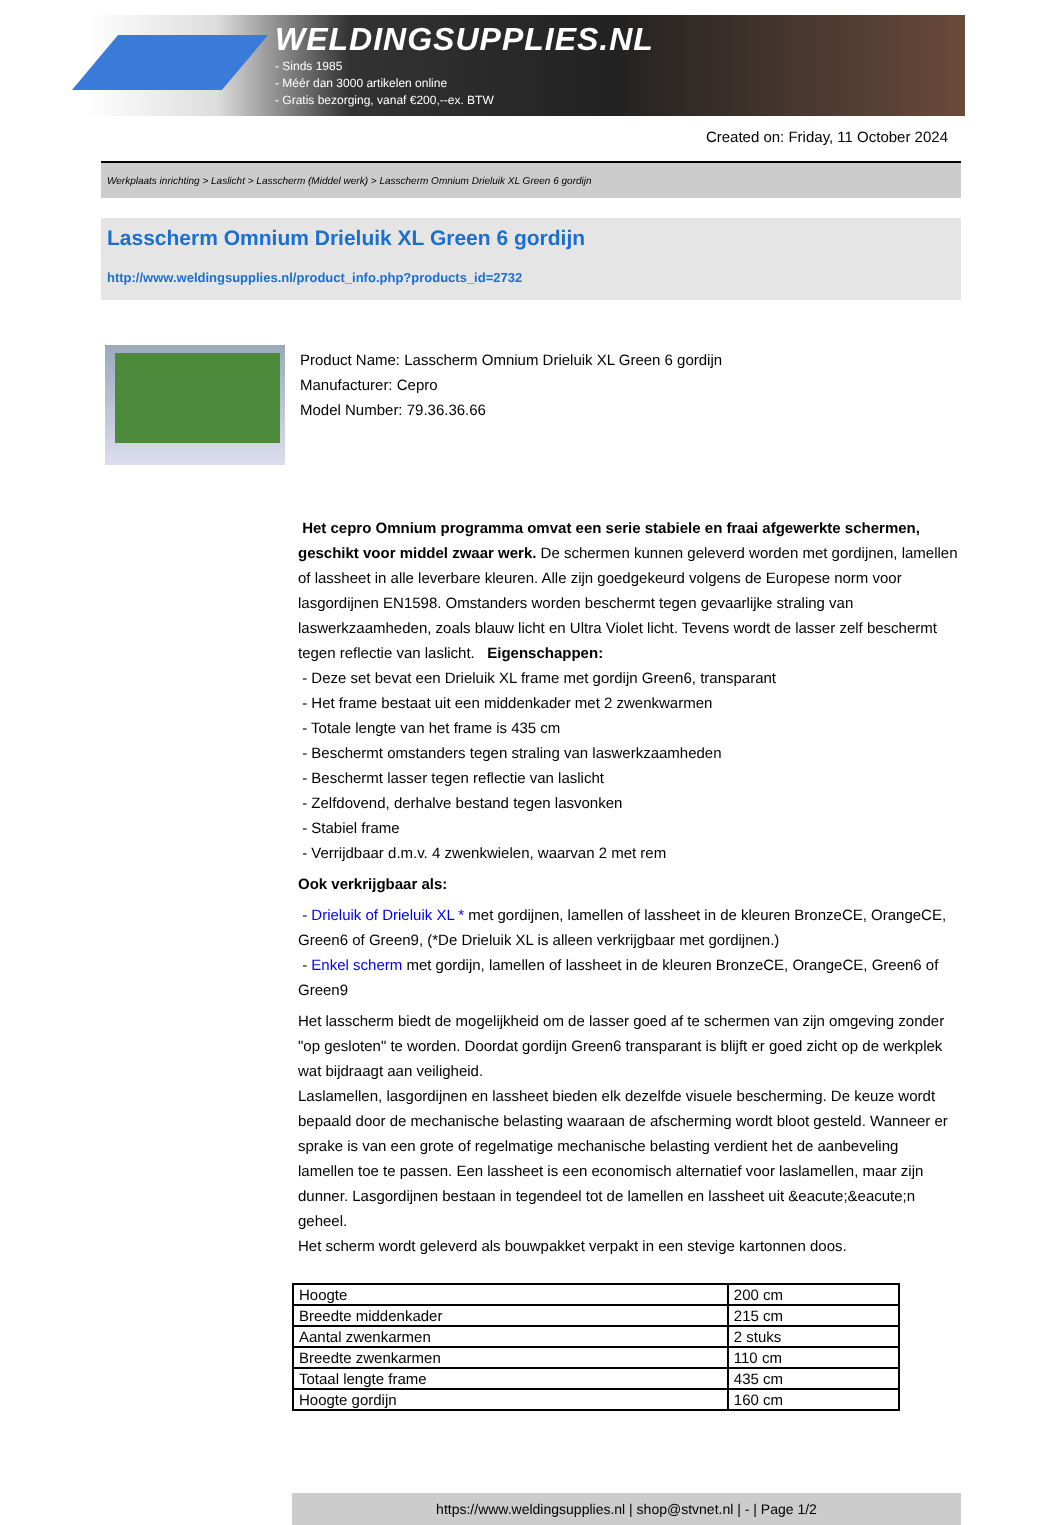WELDINGSUPPLIES.NL
- Sinds 1985
- Méér dan 3000 artikelen online
- Gratis bezorging, vanaf €200,--ex. BTW
Created on: Friday, 11 October 2024
Werkplaats inrichting > Laslicht > Lasscherm (Middel werk) > Lasscherm Omnium Drieluik XL Green 6 gordijn
Lasscherm Omnium Drieluik XL Green 6 gordijn
http://www.weldingsupplies.nl/product_info.php?products_id=2732
Product Name: Lasscherm Omnium Drieluik XL Green 6 gordijn
Manufacturer: Cepro
Model Number: 79.36.36.66
Het cepro Omnium programma omvat een serie stabiele en fraai afgewerkte schermen, geschikt voor middel zwaar werk. De schermen kunnen geleverd worden met gordijnen, lamellen of lassheet in alle leverbare kleuren. Alle zijn goedgekeurd volgens de Europese norm voor lasgordijnen EN1598. Omstanders worden beschermt tegen gevaarlijke straling van laswerkzaamheden, zoals blauw licht en Ultra Violet licht. Tevens wordt de lasser zelf beschermt tegen reflectie van laslicht. Eigenschappen:
- Deze set bevat een Drieluik XL frame met gordijn Green6, transparant
- Het frame bestaat uit een middenkader met 2 zwenkwarmen
- Totale lengte van het frame is 435 cm
- Beschermt omstanders tegen straling van laswerkzaamheden
- Beschermt lasser tegen reflectie van laslicht
- Zelfdovend, derhalve bestand tegen lasvonken
- Stabiel frame
- Verrijdbaar d.m.v. 4 zwenkwielen, waarvan 2 met rem
Ook verkrijgbaar als:
- Drieluik of Drieluik XL * met gordijnen, lamellen of lassheet in de kleuren BronzeCE, OrangeCE, Green6 of Green9, (*De Drieluik XL is alleen verkrijgbaar met gordijnen.)
- Enkel scherm met gordijn, lamellen of lassheet in de kleuren BronzeCE, OrangeCE, Green6 of Green9
Het lasscherm biedt de mogelijkheid om de lasser goed af te schermen van zijn omgeving zonder "op gesloten" te worden. Doordat gordijn Green6 transparant is blijft er goed zicht op de werkplek wat bijdraagt aan veiligheid.
Laslamellen, lasgordijnen en lassheet bieden elk dezelfde visuele bescherming. De keuze wordt bepaald door de mechanische belasting waaraan de afscherming wordt bloot gesteld. Wanneer er sprake is van een grote of regelmatige mechanische belasting verdient het de aanbeveling lamellen toe te passen. Een lassheet is een economisch alternatief voor laslamellen, maar zijn dunner. Lasgordijnen bestaan in tegendeel tot de lamellen en lassheet uit &eacute;&eacute;n geheel.
Het scherm wordt geleverd als bouwpakket verpakt in een stevige kartonnen doos.
| Hoogte | 200 cm |
| Breedte middenkader | 215 cm |
| Aantal zwenkarmen | 2 stuks |
| Breedte zwenkarmen | 110 cm |
| Totaal lengte frame | 435 cm |
| Hoogte gordijn | 160 cm |
https://www.weldingsupplies.nl | shop@stvnet.nl | - | Page 1/2